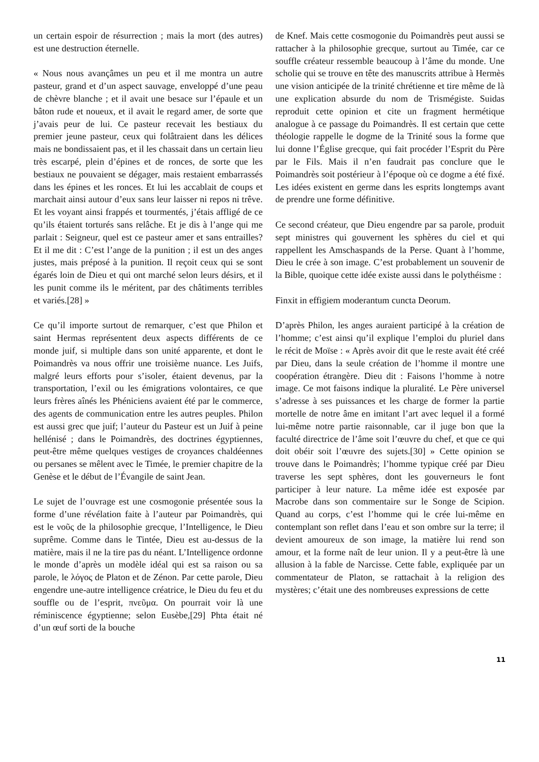un certain espoir de résurrection ; mais la mort (des autres) est une destruction éternelle.
« Nous nous avançâmes un peu et il me montra un autre pasteur, grand et d’un aspect sauvage, enveloppé d’une peau de chèvre blanche ; et il avait une besace sur l’épaule et un bâton rude et noueux, et il avait le regard amer, de sorte que j’avais peur de lui. Ce pasteur recevait les bestiaux du premier jeune pasteur, ceux qui folâtraient dans les délices mais ne bondissaient pas, et il les chassait dans un certain lieu très escarpé, plein d’épines et de ronces, de sorte que les bestiaux ne pouvaient se dégager, mais restaient embarrassés dans les épines et les ronces. Et lui les accablait de coups et marchait ainsi autour d’eux sans leur laisser ni repos ni trêve. Et les voyant ainsi frappés et tourmentés, j’étais affligé de ce qu’ils étaient torturés sans relâche. Et je dis à l’ange qui me parlait : Seigneur, quel est ce pasteur amer et sans entrailles? Et il me dit : C’est l’ange de la punition ; il est un des anges justes, mais préposé à la punition. Il reçoit ceux qui se sont égarés loin de Dieu et qui ont marché selon leurs désirs, et il les punit comme ils le méritent, par des châtiments terribles et variés.[28] »
Ce qu’il importe surtout de remarquer, c’est que Philon et saint Hermas représentent deux aspects différents de ce monde juif, si multiple dans son unité apparente, et dont le Poimandrès va nous offrir une troisième nuance. Les Juifs, malgré leurs efforts pour s’isoler, étaient devenus, par la transportation, l’exil ou les émigrations volontaires, ce que leurs frères aînés les Phéniciens avaient été par le commerce, des agents de communication entre les autres peuples. Philon est aussi grec que juif; l’auteur du Pasteur est un Juif à peine hellénisé ; dans le Poimandrès, des doctrines égyptiennes, peut-être même quelques vestiges de croyances chaldéennes ou persanes se mêlent avec le Timée, le premier chapitre de la Genèse et le début de l’Évangile de saint Jean.
Le sujet de l’ouvrage est une cosmogonie présentée sous la forme d’une révélation faite à l’auteur par Poimandrès, qui est le νοῦς de la philosophie grecque, l’Intelligence, le Dieu suprême. Comme dans le Tintée, Dieu est au-dessus de la matière, mais il ne la tire pas du néant. L’Intelligence ordonne le monde d’après un modèle idéal qui est sa raison ou sa parole, le λόγος de Platon et de Zénon. Par cette parole, Dieu engendre une-autre intelligence créatrice, le Dieu du feu et du souffle ou de l’esprit, πνεῦμα. On pourrait voir là une réminiscence égyptienne; selon Eusèbe,[29] Phta était né d’un œuf sorti de la bouche
de Knef. Mais cette cosmogonie du Poimandrès peut aussi se rattacher à la philosophie grecque, surtout au Timée, car ce souffle créateur ressemble beaucoup à l’âme du monde. Une scholie qui se trouve en tête des manuscrits attribue à Hermès une vision anticipée de la trinité chrétienne et tire même de là une explication absurde du nom de Trismégiste. Suidas reproduit cette opinion et cite un fragment hermétique analogue à ce passage du Poimandrès. Il est certain que cette théologie rappelle le dogme de la Trinité sous la forme que lui donne l’Église grecque, qui fait procéder l’Esprit du Père par le Fils. Mais il n’en faudrait pas conclure que le Poimandrès soit postérieur à l’époque où ce dogme a été fixé. Les idées existent en germe dans les esprits longtemps avant de prendre une forme définitive.
Ce second créateur, que Dieu engendre par sa parole, produit sept ministres qui gouvernent les sphères du ciel et qui rappellent les Amschaspands de la Perse. Quant à l’homme, Dieu le crée à son image. C’est probablement un souvenir de la Bible, quoique cette idée existe aussi dans le polythéisme :
Finxit in effigiem moderantum cuncta Deorum.
D’après Philon, les anges auraient participé à la création de l’homme; c’est ainsi qu’il explique l’emploi du pluriel dans le récit de Moïse : « Après avoir dit que le reste avait été créé par Dieu, dans la seule création de l’homme il montre une coopération étrangère. Dieu dit : Faisons l’homme à notre image. Ce mot faisons indique la pluralité. Le Père universel s’adresse à ses puissances et les charge de former la partie mortelle de notre âme en imitant l’art avec lequel il a formé lui-même notre partie raisonnable, car il juge bon que la faculté directrice de l’âme soit l’œuvre du chef, et que ce qui doit obéir soit l’œuvre des sujets.[30] » Cette opinion se trouve dans le Poimandrès; l’homme typique créé par Dieu traverse les sept sphères, dont les gouverneurs le font participer à leur nature. La même idée est exposée par Macrobe dans son commentaire sur le Songe de Scipion. Quand au corps, c’est l’homme qui le crée lui-même en contemplant son reflet dans l’eau et son ombre sur la terre; il devient amoureux de son image, la matière lui rend son amour, et la forme naît de leur union. Il y a peut-être là une allusion à la fable de Narcisse. Cette fable, expliquée par un commentateur de Platon, se rattachait à la religion des mystères; c’était une des nombreuses expressions de cette
11